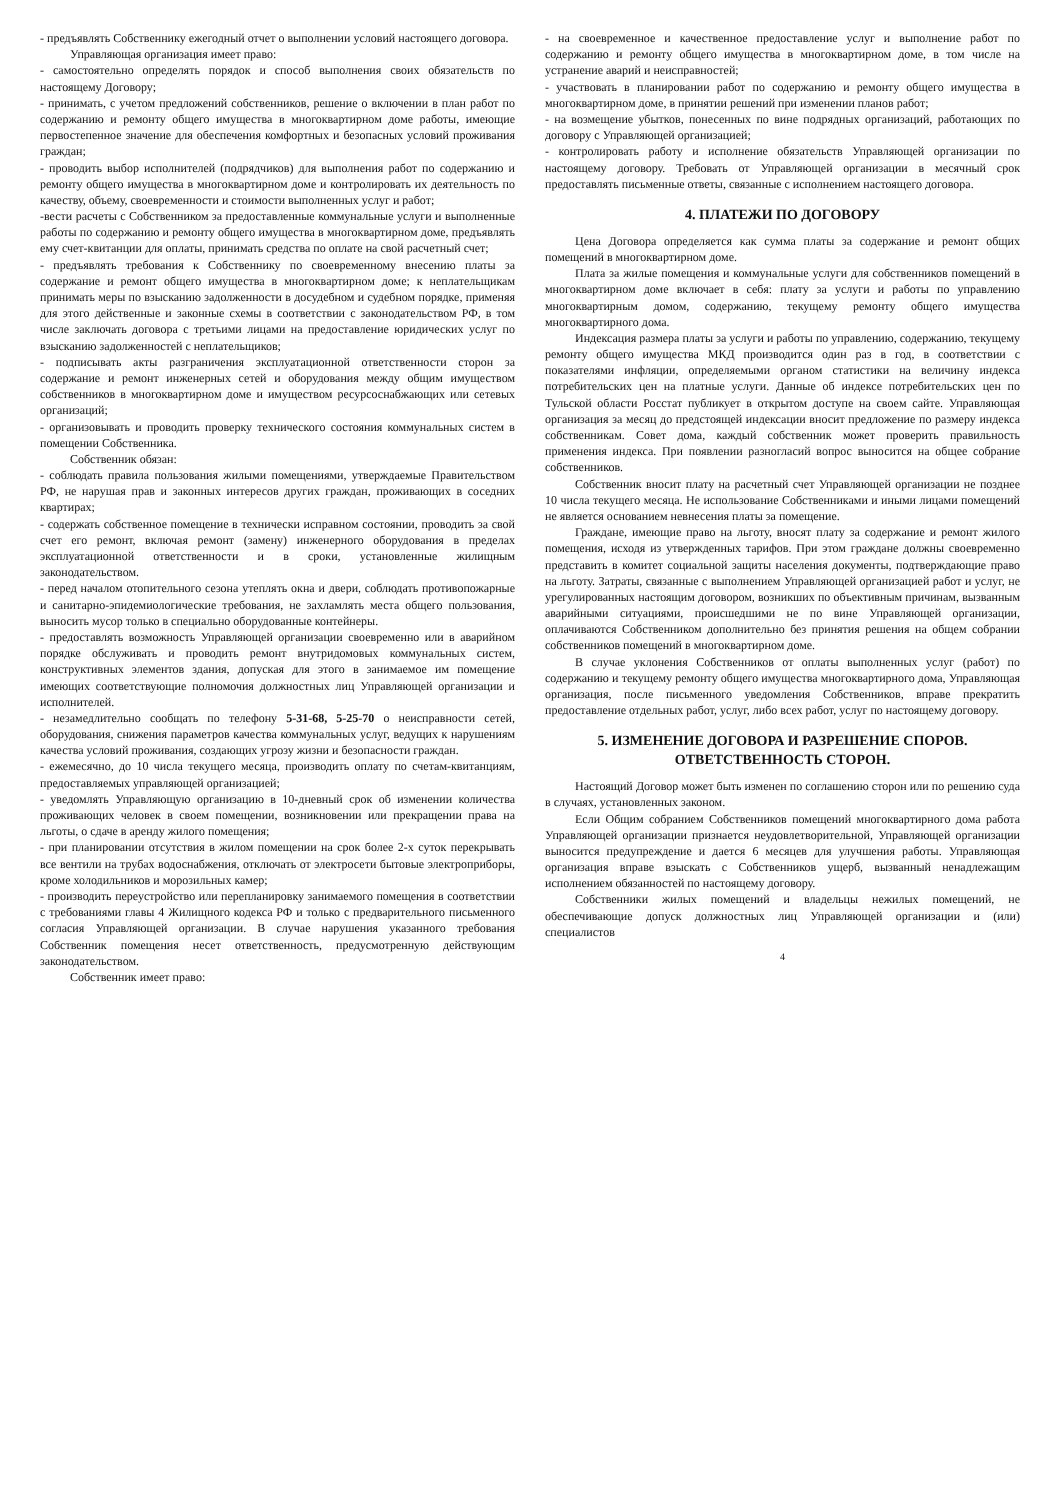- предъявлять Собственнику ежегодный отчет о выполнении условий настоящего договора.
Управляющая организация имеет право:
- самостоятельно определять порядок и способ выполнения своих обязательств по настоящему Договору;
- принимать, с учетом предложений собственников, решение о включении в план работ по содержанию и ремонту общего имущества в многоквартирном доме работы, имеющие первостепенное значение для обеспечения комфортных и безопасных условий проживания граждан;
- проводить выбор исполнителей (подрядчиков) для выполнения работ по содержанию и ремонту общего имущества в многоквартирном доме и контролировать их деятельность по качеству, объему, своевременности и стоимости выполненных услуг и работ;
-вести расчеты с Собственником за предоставленные коммунальные услуги и выполненные работы по содержанию и ремонту общего имущества в многоквартирном доме, предъявлять ему счет-квитанции для оплаты, принимать средства по оплате на свой расчетный счет;
- предъявлять требования к Собственнику по своевременному внесению платы за содержание и ремонт общего имущества в многоквартирном доме; к неплательщикам принимать меры по взысканию задолженности в досудебном и судебном порядке, применяя для этого действенные и законные схемы в соответствии с законодательством РФ, в том числе заключать договора с третьими лицами на предоставление юридических услуг по взысканию задолженностей с неплательщиков;
- подписывать акты разграничения эксплуатационной ответственности сторон за содержание и ремонт инженерных сетей и оборудования между общим имуществом собственников в многоквартирном доме и имуществом ресурсоснабжающих или сетевых организаций;
- организовывать и проводить проверку технического состояния коммунальных систем в помещении Собственника.
Собственник обязан:
- соблюдать правила пользования жилыми помещениями, утверждаемые Правительством РФ, не нарушая прав и законных интересов других граждан, проживающих в соседних квартирах;
- содержать собственное помещение в технически исправном состоянии, проводить за свой счет его ремонт, включая ремонт (замену) инженерного оборудования в пределах эксплуатационной ответственности и в сроки, установленные жилищным законодательством.
- перед началом отопительного сезона утеплять окна и двери, соблюдать противопожарные и санитарно-эпидемиологические требования, не захламлять места общего пользования, выносить мусор только в специально оборудованные контейнеры.
- предоставлять возможность Управляющей организации своевременно или в аварийном порядке обслуживать и проводить ремонт внутридомовых коммунальных систем, конструктивных элементов здания, допуская для этого в занимаемое им помещение имеющих соответствующие полномочия должностных лиц Управляющей организации и исполнителей.
- незамедлительно сообщать по телефону 5-31-68, 5-25-70 о неисправности сетей, оборудования, снижения параметров качества коммунальных услуг, ведущих к нарушениям качества условий проживания, создающих угрозу жизни и безопасности граждан.
- ежемесячно, до 10 числа текущего месяца, производить оплату по счетам-квитанциям, предоставляемых управляющей организацией;
- уведомлять Управляющую организацию в 10-дневный срок об изменении количества проживающих человек в своем помещении, возникновении или прекращении права на льготы, о сдаче в аренду жилого помещения;
- при планировании отсутствия в жилом помещении на срок более 2-х суток перекрывать все вентили на трубах водоснабжения, отключать от электросети бытовые электроприборы, кроме холодильников и морозильных камер;
- производить переустройство или перепланировку занимаемого помещения в соответствии с требованиями главы 4 Жилищного кодекса РФ и только с предварительного письменного согласия Управляющей организации. В случае нарушения указанного требования Собственник помещения несет ответственность, предусмотренную действующим законодательством.
Собственник имеет право:
- на своевременное и качественное предоставление услуг и выполнение работ по содержанию и ремонту общего имущества в многоквартирном доме, в том числе на устранение аварий и неисправностей;
- участвовать в планировании работ по содержанию и ремонту общего имущества в многоквартирном доме, в принятии решений при изменении планов работ;
- на возмещение убытков, понесенных по вине подрядных организаций, работающих по договору с Управляющей организацией;
- контролировать работу и исполнение обязательств Управляющей организации по настоящему договору. Требовать от Управляющей организации в месячный срок предоставлять письменные ответы, связанные с исполнением настоящего договора.
4. ПЛАТЕЖИ ПО ДОГОВОРУ
Цена Договора определяется как сумма платы за содержание и ремонт общих помещений в многоквартирном доме.
Плата за жилые помещения и коммунальные услуги для собственников помещений в многоквартирном доме включает в себя: плату за услуги и работы по управлению многоквартирным домом, содержанию, текущему ремонту общего имущества многоквартирного дома.
Индексация размера платы за услуги и работы по управлению, содержанию, текущему ремонту общего имущества МКД производится один раз в год, в соответствии с показателями инфляции, определяемыми органом статистики на величину индекса потребительских цен на платные услуги. Данные об индексе потребительских цен по Тульской области Росстат публикует в открытом доступе на своем сайте. Управляющая организация за месяц до предстоящей индексации вносит предложение по размеру индекса собственникам. Совет дома, каждый собственник может проверить правильность применения индекса. При появлении разногласий вопрос выносится на общее собрание собственников.
Собственник вносит плату на расчетный счет Управляющей организации не позднее 10 числа текущего месяца. Не использование Собственниками и иными лицами помещений не является основанием невнесения платы за помещение.
Граждане, имеющие право на льготу, вносят плату за содержание и ремонт жилого помещения, исходя из утвержденных тарифов. При этом граждане должны своевременно представить в комитет социальной защиты населения документы, подтверждающие право на льготу. Затраты, связанные с выполнением Управляющей организацией работ и услуг, не урегулированных настоящим договором, возникших по объективным причинам, вызванным аварийными ситуациями, происшедшими не по вине Управляющей организации, оплачиваются Собственником дополнительно без принятия решения на общем собрании собственников помещений в многоквартирном доме.
В случае уклонения Собственников от оплаты выполненных услуг (работ) по содержанию и текущему ремонту общего имущества многоквартирного дома, Управляющая организация, после письменного уведомления Собственников, вправе прекратить предоставление отдельных работ, услуг, либо всех работ, услуг по настоящему договору.
5. ИЗМЕНЕНИЕ ДОГОВОРА И РАЗРЕШЕНИЕ СПОРОВ.
ОТВЕТСТВЕННОСТЬ СТОРОН.
Настоящий Договор может быть изменен по соглашению сторон или по решению суда в случаях, установленных законом.
Если Общим собранием Собственников помещений многоквартирного дома работа Управляющей организации признается неудовлетворительной, Управляющей организации выносится предупреждение и дается 6 месяцев для улучшения работы. Управляющая организация вправе взыскать с Собственников ущерб, вызванный ненадлежащим исполнением обязанностей по настоящему договору.
Собственники жилых помещений и владельцы нежилых помещений, не обеспечивающие допуск должностных лиц Управляющей организации и (или) специалистов
4